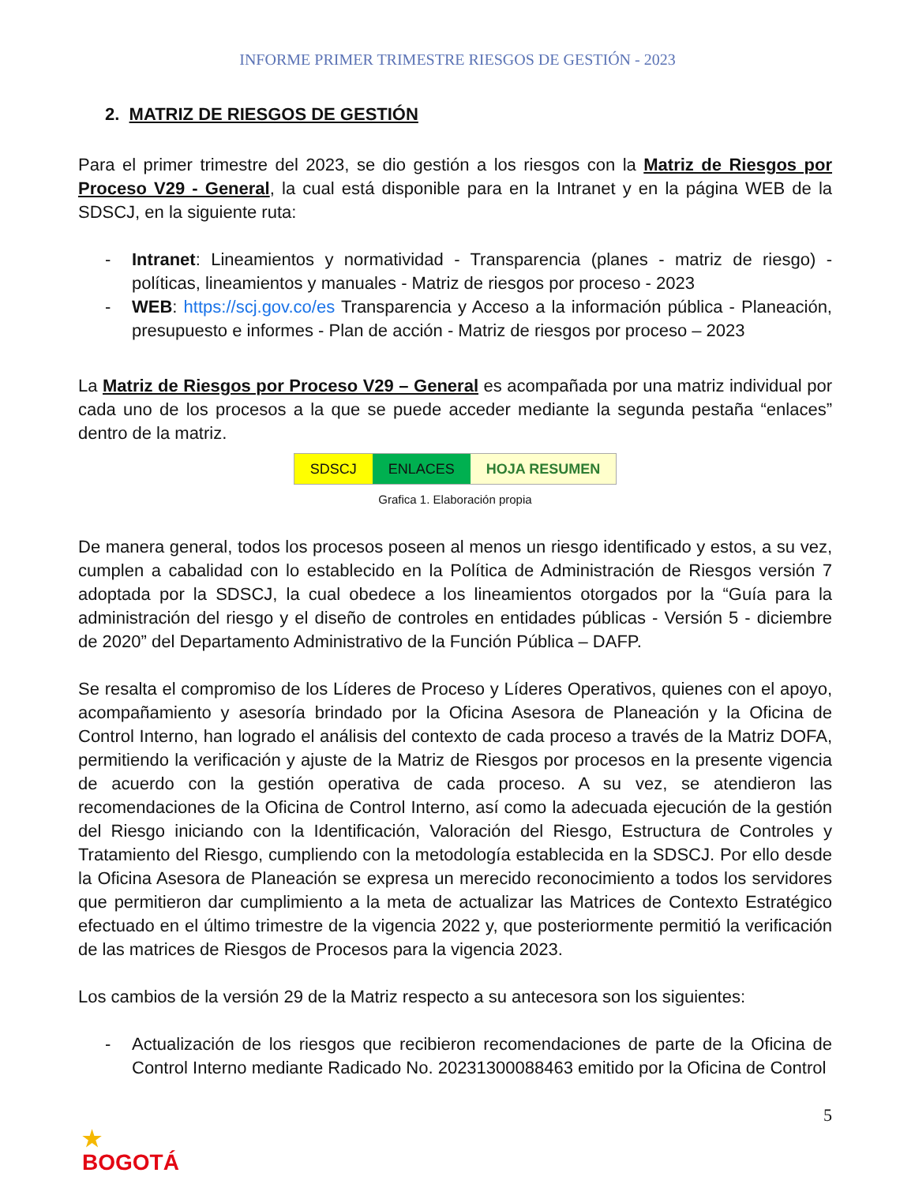INFORME PRIMER TRIMESTRE RIESGOS DE GESTIÓN - 2023
2. MATRIZ DE RIESGOS DE GESTIÓN
Para el primer trimestre del 2023, se dio gestión a los riesgos con la Matriz de Riesgos por Proceso V29 - General, la cual está disponible para en la Intranet y en la página WEB de la SDSCJ, en la siguiente ruta:
- Intranet: Lineamientos y normatividad - Transparencia (planes - matriz de riesgo) - políticas, lineamientos y manuales - Matriz de riesgos por proceso - 2023
- WEB: https://scj.gov.co/es Transparencia y Acceso a la información pública - Planeación, presupuesto e informes - Plan de acción - Matriz de riesgos por proceso – 2023
La Matriz de Riesgos por Proceso V29 – General es acompañada por una matriz individual por cada uno de los procesos a la que se puede acceder mediante la segunda pestaña “enlaces” dentro de la matriz.
SDSCJ ENLACES HOJA RESUMEN
Grafica 1. Elaboración propia
De manera general, todos los procesos poseen al menos un riesgo identificado y estos, a su vez, cumplen a cabalidad con lo establecido en la Política de Administración de Riesgos versión 7 adoptada por la SDSCJ, la cual obedece a los lineamientos otorgados por la “Guía para la administración del riesgo y el diseño de controles en entidades públicas - Versión 5 - diciembre de 2020” del Departamento Administrativo de la Función Pública – DAFP.
Se resalta el compromiso de los Líderes de Proceso y Líderes Operativos, quienes con el apoyo, acompañamiento y asesoría brindado por la Oficina Asesora de Planeación y la Oficina de Control Interno, han logrado el análisis del contexto de cada proceso a través de la Matriz DOFA, permitiendo la verificación y ajuste de la Matriz de Riesgos por procesos en la presente vigencia de acuerdo con la gestión operativa de cada proceso. A su vez, se atendieron las recomendaciones de la Oficina de Control Interno, así como la adecuada ejecución de la gestión del Riesgo iniciando con la Identificación, Valoración del Riesgo, Estructura de Controles y Tratamiento del Riesgo, cumpliendo con la metodología establecida en la SDSCJ. Por ello desde la Oficina Asesora de Planeación se expresa un merecido reconocimiento a todos los servidores que permitieron dar cumplimiento a la meta de actualizar las Matrices de Contexto Estratégico efectuado en el último trimestre de la vigencia 2022 y, que posteriormente permitió la verificación de las matrices de Riesgos de Procesos para la vigencia 2023.
Los cambios de la versión 29 de la Matriz respecto a su antecesora son los siguientes:
- Actualización de los riesgos que recibieron recomendaciones de parte de la Oficina de Control Interno mediante Radicado No. 20231300088463 emitido por la Oficina de Control
5
★
BOGOTÁ